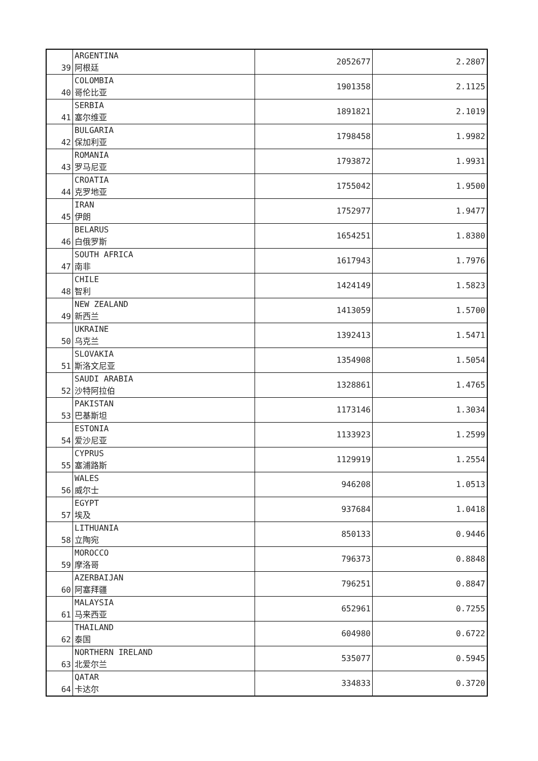| 39 | ARGENTINA 阿根廷 | 2052677 | 2.2807 |
| 40 | COLOMBIA 哥伦比亚 | 1901358 | 2.1125 |
| 41 | SERBIA 塞尔维亚 | 1891821 | 2.1019 |
| 42 | BULGARIA 保加利亚 | 1798458 | 1.9982 |
| 43 | ROMANIA 罗马尼亚 | 1793872 | 1.9931 |
| 44 | CROATIA 克罗地亚 | 1755042 | 1.9500 |
| 45 | IRAN 伊朗 | 1752977 | 1.9477 |
| 46 | BELARUS 白俄罗斯 | 1654251 | 1.8380 |
| 47 | SOUTH AFRICA 南非 | 1617943 | 1.7976 |
| 48 | CHILE 智利 | 1424149 | 1.5823 |
| 49 | NEW ZEALAND 新西兰 | 1413059 | 1.5700 |
| 50 | UKRAINE 乌克兰 | 1392413 | 1.5471 |
| 51 | SLOVAKIA 斯洛文尼亚 | 1354908 | 1.5054 |
| 52 | SAUDI ARABIA 沙特阿拉伯 | 1328861 | 1.4765 |
| 53 | PAKISTAN 巴基斯坦 | 1173146 | 1.3034 |
| 54 | ESTONIA 爱沙尼亚 | 1133923 | 1.2599 |
| 55 | CYPRUS 塞浦路斯 | 1129919 | 1.2554 |
| 56 | WALES 威尔士 | 946208 | 1.0513 |
| 57 | EGYPT 埃及 | 937684 | 1.0418 |
| 58 | LITHUANIA 立陶宛 | 850133 | 0.9446 |
| 59 | MOROCCO 摩洛哥 | 796373 | 0.8848 |
| 60 | AZERBAIJAN 阿塞拜疆 | 796251 | 0.8847 |
| 61 | MALAYSIA 马来西亚 | 652961 | 0.7255 |
| 62 | THAILAND 泰国 | 604980 | 0.6722 |
| 63 | NORTHERN IRELAND 北爱尔兰 | 535077 | 0.5945 |
| 64 | QATAR 卡达尔 | 334833 | 0.3720 |